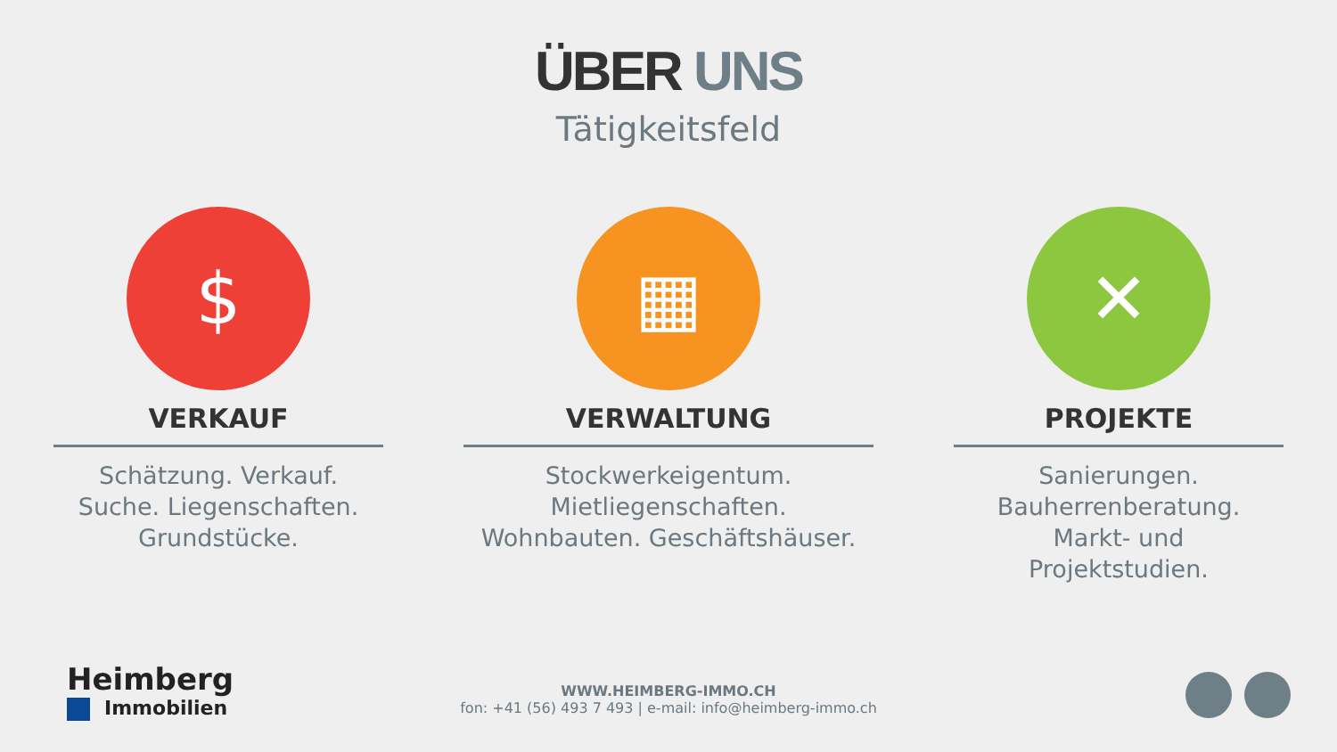ÜBER UNS
Tätigkeitsfeld
$
VERKAUF
Schätzung. Verkauf.
Suche. Liegenschaften.
Grundstücke.
▦
VERWALTUNG
Stockwerkeigentum.
Mietliegenschaften.
Wohnbauten. Geschäftshäuser.
✕
PROJEKTE
Sanierungen.
Bauherrenberatung.
Markt- und
Projektstudien.
Heimberg
Immobilien
WWW.HEIMBERG-IMMO.CH
fon: +41 (56) 493 7 493 | e-mail: info@heimberg-immo.ch